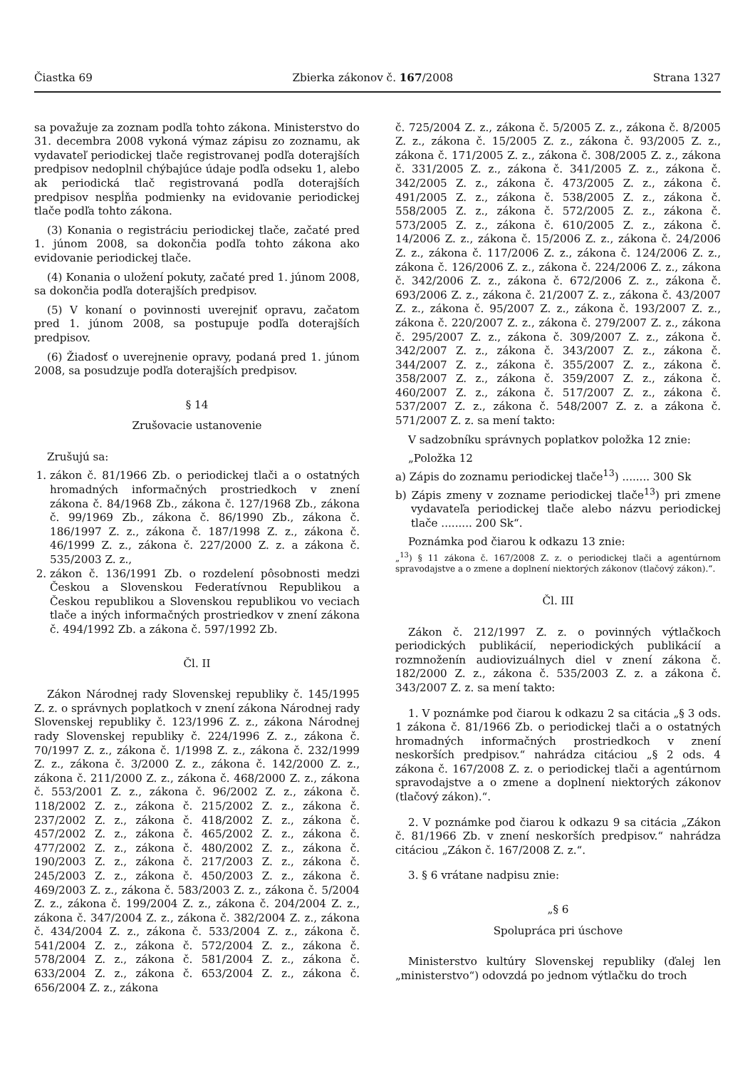Čiastka 69 Zbierka zákonov č. 167/2008 Strana 1327
sa považuje za zoznam podľa tohto zákona. Ministerstvo do 31. decembra 2008 vykoná výmaz zápisu zo zoznamu, ak vydavateľ periodickej tlače registrovanej podľa doterajších predpisov nedoplnil chýbajúce údaje podľa odseku 1, alebo ak periodická tlač registrovaná podľa doterajších predpisov nespĺňa podmienky na evidovanie periodickej tlače podľa tohto zákona.
(3) Konania o registráciu periodickej tlače, začaté pred 1. júnom 2008, sa dokončia podľa tohto zákona ako evidovanie periodickej tlače.
(4) Konania o uložení pokuty, začaté pred 1. júnom 2008, sa dokončia podľa doterajších predpisov.
(5) V konaní o povinnosti uverejniť opravu, začatom pred 1. júnom 2008, sa postupuje podľa doterajších predpisov.
(6) Žiadosť o uverejnenie opravy, podaná pred 1. júnom 2008, sa posudzuje podľa doterajších predpisov.
§ 14
Zrušovacie ustanovenie
Zrušujú sa:
1. zákon č. 81/1966 Zb. o periodickej tlači a o ostatných hromadných informačných prostriedkoch v znení zákona č. 84/1968 Zb., zákona č. 127/1968 Zb., zákona č. 99/1969 Zb., zákona č. 86/1990 Zb., zákona č. 186/1997 Z. z., zákona č. 187/1998 Z. z., zákona č. 46/1999 Z. z., zákona č. 227/2000 Z. z. a zákona č. 535/2003 Z. z.,
2. zákon č. 136/1991 Zb. o rozdelení pôsobnosti medzi Českou a Slovenskou Federatívnou Republikou a Českou republikou a Slovenskou republikou vo veciach tlače a iných informačných prostriedkov v znení zákona č. 494/1992 Zb. a zákona č. 597/1992 Zb.
Čl. II
Zákon Národnej rady Slovenskej republiky č. 145/1995 Z. z. o správnych poplatkoch v znení zákona Národnej rady Slovenskej republiky č. 123/1996 Z. z., zákona Národnej rady Slovenskej republiky č. 224/1996 Z. z., zákona č. 70/1997 Z. z., zákona č. 1/1998 Z. z., zákona č. 232/1999 Z. z., zákona č. 3/2000 Z. z., zákona č. 142/2000 Z. z., zákona č. 211/2000 Z. z., zákona č. 468/2000 Z. z., zákona č. 553/2001 Z. z., zákona č. 96/2002 Z. z., zákona č. 118/2002 Z. z., zákona č. 215/2002 Z. z., zákona č. 237/2002 Z. z., zákona č. 418/2002 Z. z., zákona č. 457/2002 Z. z., zákona č. 465/2002 Z. z., zákona č. 477/2002 Z. z., zákona č. 480/2002 Z. z., zákona č. 190/2003 Z. z., zákona č. 217/2003 Z. z., zákona č. 245/2003 Z. z., zákona č. 450/2003 Z. z., zákona č. 469/2003 Z. z., zákona č. 583/2003 Z. z., zákona č. 5/2004 Z. z., zákona č. 199/2004 Z. z., zákona č. 204/2004 Z. z., zákona č. 347/2004 Z. z., zákona č. 382/2004 Z. z., zákona č. 434/2004 Z. z., zákona č. 533/2004 Z. z., zákona č. 541/2004 Z. z., zákona č. 572/2004 Z. z., zákona č. 578/2004 Z. z., zákona č. 581/2004 Z. z., zákona č. 633/2004 Z. z., zákona č. 653/2004 Z. z., zákona č. 656/2004 Z. z., zákona
č. 725/2004 Z. z., zákona č. 5/2005 Z. z., zákona č. 8/2005 Z. z., zákona č. 15/2005 Z. z., zákona č. 93/2005 Z. z., zákona č. 171/2005 Z. z., zákona č. 308/2005 Z. z., zákona č. 331/2005 Z. z., zákona č. 341/2005 Z. z., zákona č. 342/2005 Z. z., zákona č. 473/2005 Z. z., zákona č. 491/2005 Z. z., zákona č. 538/2005 Z. z., zákona č. 558/2005 Z. z., zákona č. 572/2005 Z. z., zákona č. 573/2005 Z. z., zákona č. 610/2005 Z. z., zákona č. 14/2006 Z. z., zákona č. 15/2006 Z. z., zákona č. 24/2006 Z. z., zákona č. 117/2006 Z. z., zákona č. 124/2006 Z. z., zákona č. 126/2006 Z. z., zákona č. 224/2006 Z. z., zákona č. 342/2006 Z. z., zákona č. 672/2006 Z. z., zákona č. 693/2006 Z. z., zákona č. 21/2007 Z. z., zákona č. 43/2007 Z. z., zákona č. 95/2007 Z. z., zákona č. 193/2007 Z. z., zákona č. 220/2007 Z. z., zákona č. 279/2007 Z. z., zákona č. 295/2007 Z. z., zákona č. 309/2007 Z. z., zákona č. 342/2007 Z. z., zákona č. 343/2007 Z. z., zákona č. 344/2007 Z. z., zákona č. 355/2007 Z. z., zákona č. 358/2007 Z. z., zákona č. 359/2007 Z. z., zákona č. 460/2007 Z. z., zákona č. 517/2007 Z. z., zákona č. 537/2007 Z. z., zákona č. 548/2007 Z. z. a zákona č. 571/2007 Z. z. sa mení takto:
V sadzobníku správnych poplatkov položka 12 znie:
„Položka 12
a) Zápis do zoznamu periodickej tlače<sup>13</sup>) ........ 300 Sk
b) Zápis zmeny v zozname periodickej tlače<sup>13</sup>) pri zmene vydavateľa periodickej tlače alebo názvu periodickej tlače ......... 200 Sk“.
Poznámka pod čiarou k odkazu 13 znie:
„<sup>13</sup>) § 11 zákona č. 167/2008 Z. z. o periodickej tlači a agentúrnom spravodajstve a o zmene a doplnení niektorých zákonov (tlačový zákon).“.
Čl. III
Zákon č. 212/1997 Z. z. o povinných výtlačkoch periodických publikácií, neperiodických publikácií a rozmnoženín audiovizuálnych diel v znení zákona č. 182/2000 Z. z., zákona č. 535/2003 Z. z. a zákona č. 343/2007 Z. z. sa mení takto:
1. V poznámke pod čiarou k odkazu 2 sa citácia „§ 3 ods. 1 zákona č. 81/1966 Zb. o periodickej tlači a o ostatných hromadných informačných prostriedkoch v znení neskorších predpisov.“ nahrádza citáciou „§ 2 ods. 4 zákona č. 167/2008 Z. z. o periodickej tlači a agentúrnom spravodajstve a o zmene a doplnení niektorých zákonov (tlačový zákon).“.
2. V poznámke pod čiarou k odkazu 9 sa citácia „Zákon č. 81/1966 Zb. v znení neskorších predpisov.“ nahrádza citáciou „Zákon č. 167/2008 Z. z.“.
3. § 6 vrátane nadpisu znie:
„§ 6
Spolupráca pri úschove
Ministerstvo kultúry Slovenskej republiky (ďalej len „ministerstvo“) odovzdá po jednom výtlačku do troch